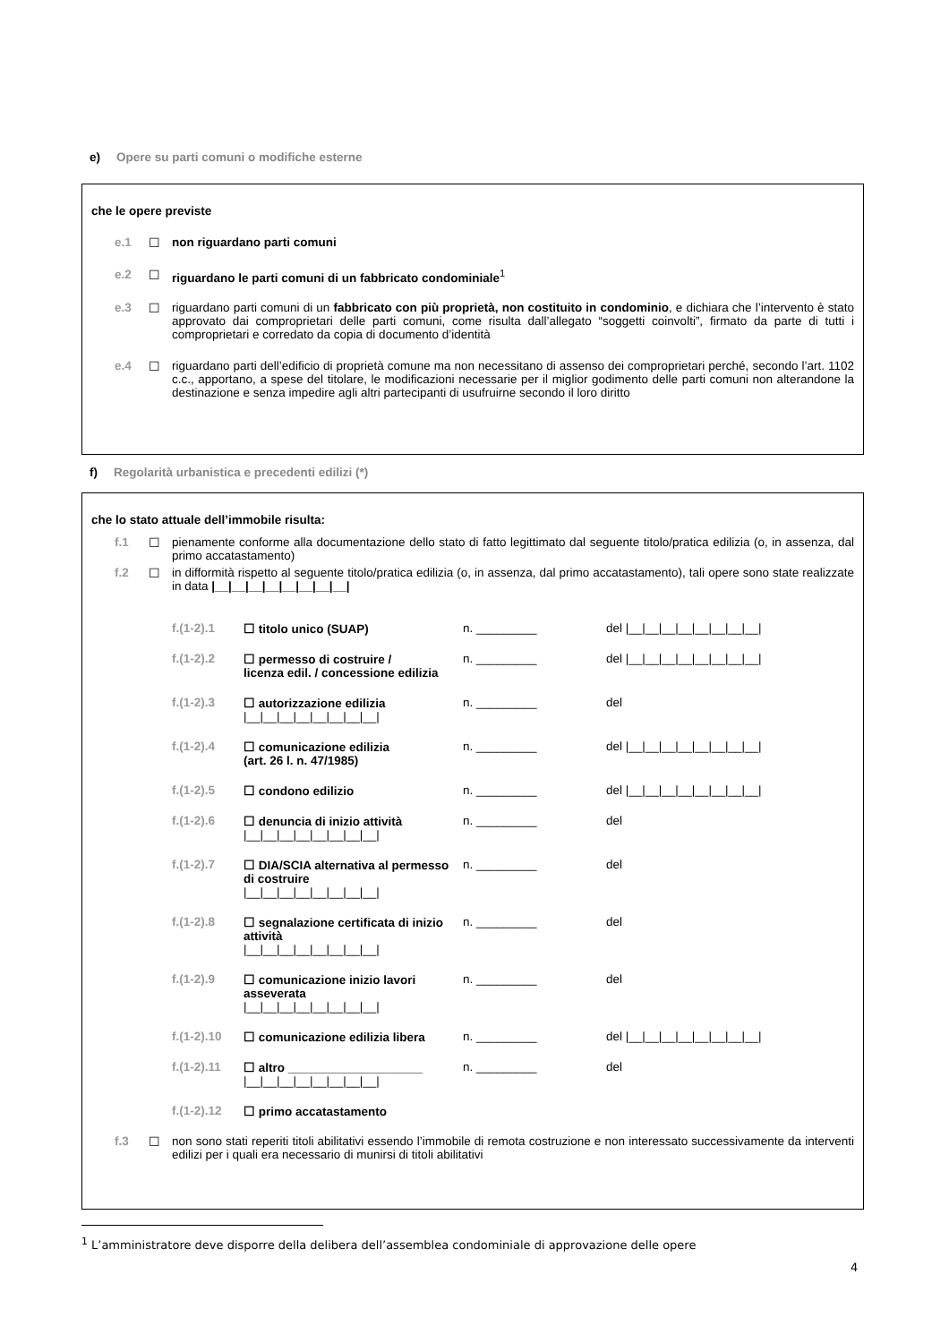e) Opere su parti comuni o modifiche esterne
che le opere previste
e.1 ☐ non riguardano parti comuni
e.2 ☐ riguardano le parti comuni di un fabbricato condominiale<sup>1</sup>
e.3 ☐ riguardano parti comuni di un fabbricato con più proprietà, non costituito in condominio, e dichiara che l’intervento è stato approvato dai comproprietari delle parti comuni, come risulta dall’allegato “soggetti coinvolti”, firmato da parte di tutti i comproprietari e corredato da copia di documento d’identità
e.4 ☐ riguardano parti dell’edificio di proprietà comune ma non necessitano di assenso dei comproprietari perché, secondo l’art. 1102 c.c., apportano, a spese del titolare, le modificazioni necessarie per il miglior godimento delle parti comuni non alterandone la destinazione e senza impedire agli altri partecipanti di usufruirne secondo il loro diritto
f) Regolarità urbanistica e precedenti edilizi (*)
che lo stato attuale dell’immobile risulta:
f.1 ☐ pienamente conforme alla documentazione dello stato di fatto legittimato dal seguente titolo/pratica edilizia (o, in assenza, dal primo accatastamento)
f.2 ☐ in difformità rispetto al seguente titolo/pratica edilizia (o, in assenza, dal primo accatastamento), tali opere sono state realizzate in data |__|__|__|__|__|__|__|__|
f.(1-2).1 ☐ titolo unico (SUAP) n. _________ del |__|__|__|__|__|__|__|__|
f.(1-2).2 ☐ permesso di costruire /
licenza edil. / concessione edilizia
n. _________ del |__|__|__|__|__|__|__|__|
f.(1-2).3 ☐ autorizzazione edilizia
|__|__|__|__|__|__|__|__|
n. _________ del
f.(1-2).4 ☐ comunicazione edilizia
(art. 26 l. n. 47/1985)
n. _________ del |__|__|__|__|__|__|__|__|
f.(1-2).5 ☐ condono edilizio n. _________ del |__|__|__|__|__|__|__|__|
f.(1-2).6 ☐ denuncia di inizio attività
|__|__|__|__|__|__|__|__|
n. _________ del
f.(1-2).7 ☐ DIA/SCIA alternativa al permesso di costruire
|__|__|__|__|__|__|__|__|
n. _________ del
f.(1-2).8 ☐ segnalazione certificata di inizio attività
|__|__|__|__|__|__|__|__|
n. _________ del
f.(1-2).9 ☐ comunicazione inizio lavori asseverata
|__|__|__|__|__|__|__|__|
n. _________ del
f.(1-2).10
☐ comunicazione edilizia libera
n. _________ del |__|__|__|__|__|__|__|__|
f.(1-2).11
☐ altro ____________________
|__|__|__|__|__|__|__|__|
n. _________ del
f.(1-2).12
☐ primo accatastamento
f.3 ☐ non sono stati reperiti titoli abilitativi essendo l’immobile di remota costruzione e non interessato successivamente da interventi edilizi per i quali era necessario di munirsi di titoli abilitativi
<sup>1</sup> L’amministratore deve disporre della delibera dell’assemblea condominiale di approvazione delle opere
4